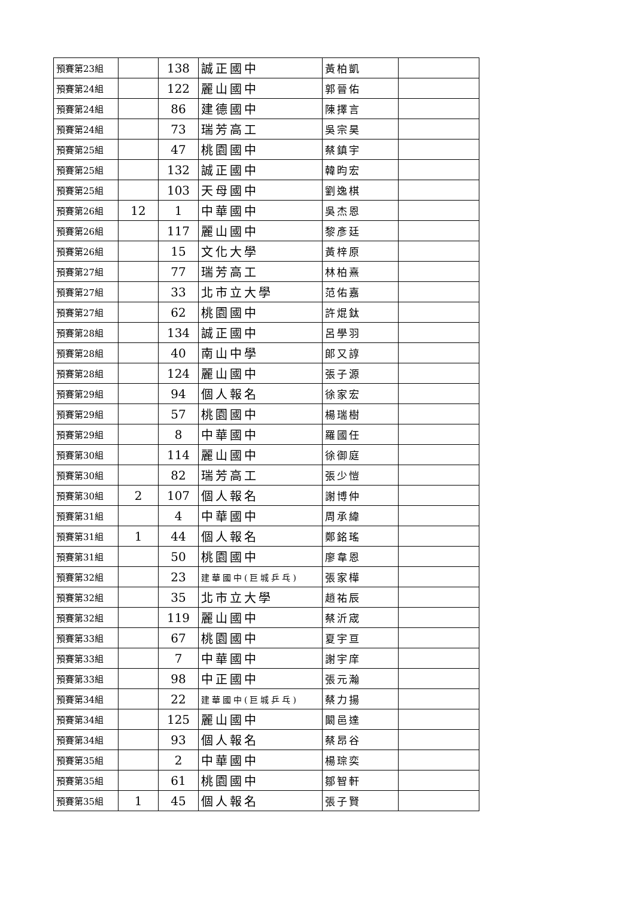| 預賽第23組 | | 138 | 誠正國中 | 黃柏凱 | |
| 預賽第24組 | | 122 | 麗山國中 | 郭晉佑 | |
| 預賽第24組 | | 86 | 建德國中 | 陳擇言 | |
| 預賽第24組 | | 73 | 瑞芳高工 | 吳宗昊 | |
| 預賽第25組 | | 47 | 桃園國中 | 蔡鎮宇 | |
| 預賽第25組 | | 132 | 誠正國中 | 韓昀宏 | |
| 預賽第25組 | | 103 | 天母國中 | 劉逸棋 | |
| 預賽第26組 | 12 | 1 | 中華國中 | 吳杰恩 | |
| 預賽第26組 | | 117 | 麗山國中 | 黎彥廷 | |
| 預賽第26組 | | 15 | 文化大學 | 黃梓原 | |
| 預賽第27組 | | 77 | 瑞芳高工 | 林柏熹 | |
| 預賽第27組 | | 33 | 北市立大學 | 范佑嘉 | |
| 預賽第27組 | | 62 | 桃園國中 | 許焜鈦 | |
| 預賽第28組 | | 134 | 誠正國中 | 呂學羽 | |
| 預賽第28組 | | 40 | 南山中學 | 郎又諄 | |
| 預賽第28組 | | 124 | 麗山國中 | 張子源 | |
| 預賽第29組 | | 94 | 個人報名 | 徐家宏 | |
| 預賽第29組 | | 57 | 桃園國中 | 楊瑞樹 | |
| 預賽第29組 | | 8 | 中華國中 | 羅國任 | |
| 預賽第30組 | | 114 | 麗山國中 | 徐御庭 | |
| 預賽第30組 | | 82 | 瑞芳高工 | 張少愷 | |
| 預賽第30組 | 2 | 107 | 個人報名 | 謝博仲 | |
| 預賽第31組 | | 4 | 中華國中 | 周承緯 | |
| 預賽第31組 | 1 | 44 | 個人報名 | 鄭銘瑤 | |
| 預賽第31組 | | 50 | 桃園國中 | 廖韋恩 | |
| 預賽第32組 | | 23 | 建華國中(巨城乒乓) | 張家樺 | |
| 預賽第32組 | | 35 | 北市立大學 | 趙祐辰 | |
| 預賽第32組 | | 119 | 麗山國中 | 蔡沂宬 | |
| 預賽第33組 | | 67 | 桃園國中 | 夏宇亘 | |
| 預賽第33組 | | 7 | 中華國中 | 謝宇庠 | |
| 預賽第33組 | | 98 | 中正國中 | 張元瀚 | |
| 預賽第34組 | | 22 | 建華國中(巨城乒乓) | 蔡力揚 | |
| 預賽第34組 | | 125 | 麗山國中 | 闞邑達 | |
| 預賽第34組 | | 93 | 個人報名 | 蔡昂谷 | |
| 預賽第35組 | | 2 | 中華國中 | 楊琮奕 | |
| 預賽第35組 | | 61 | 桃園國中 | 鄒智軒 | |
| 預賽第35組 | 1 | 45 | 個人報名 | 張子賢 | |